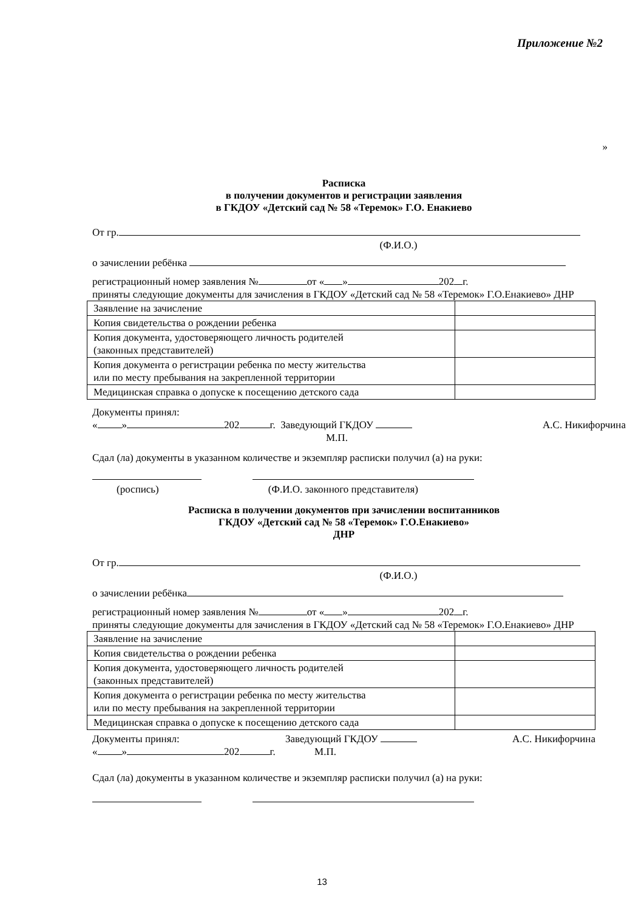Приложение №2
»
Расписка
в получении документов и регистрации заявления
в ГКДОУ «Детский сад № 58 «Теремок» Г.О. Енакиево
От гр.
(Ф.И.О.)
о зачислении ребёнка
регистрационный номер заявления № от « » 202 г.
приняты следующие документы для зачисления в ГКДОУ «Детский сад № 58 «Теремок» Г.О.Енакиево» ДНР
| Заявление на зачисление | |
| Копия свидетельства о рождении ребенка | |
| Копия документа, удостоверяющего личность родителей (законных представителей) | |
| Копия документа о регистрации ребенка по месту жительства или по месту пребывания на закрепленной территории | |
| Медицинская справка о допуске к посещению детского сада | |
Документы принял:
« » 202 г. Заведующий ГКДОУ А.С. Никифорчина
М.П.
Сдал (ла) документы в указанном количестве и экземпляр расписки получил (а) на руки:
(роспись) (Ф.И.О. законного представителя)
Расписка в получении документов при зачислении воспитанников
ГКДОУ «Детский сад № 58 «Теремок» Г.О.Енакиево»
ДНР
От гр.
(Ф.И.О.)
о зачислении ребёнка
регистрационный номер заявления № от « » 202 г.
приняты следующие документы для зачисления в ГКДОУ «Детский сад № 58 «Теремок» Г.О.Енакиево» ДНР
| Заявление на зачисление | |
| Копия свидетельства о рождении ребенка | |
| Копия документа, удостоверяющего личность родителей (законных представителей) | |
| Копия документа о регистрации ребенка по месту жительства или по месту пребывания на закрепленной территории | |
| Медицинская справка о допуске к посещению детского сада | |
Документы принял: Заведующий ГКДОУ А.С. Никифорчина
« » 202 г. М.П.
Сдал (ла) документы в указанном количестве и экземпляр расписки получил (а) на руки:
13